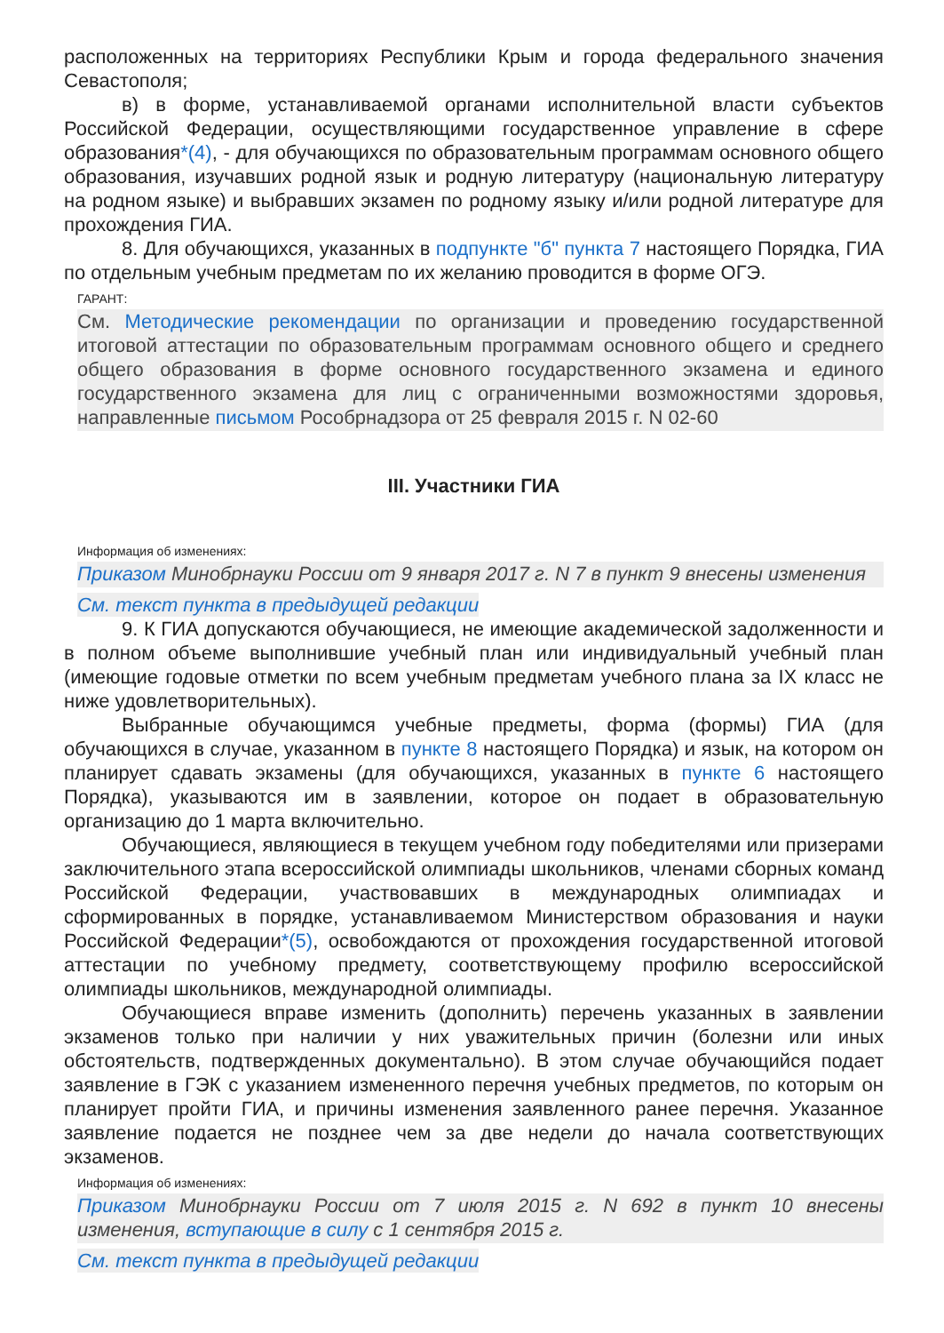расположенных на территориях Республики Крым и города федерального значения Севастополя;
в) в форме, устанавливаемой органами исполнительной власти субъектов Российской Федерации, осуществляющими государственное управление в сфере образования*(4), - для обучающихся по образовательным программам основного общего образования, изучавших родной язык и родную литературу (национальную литературу на родном языке) и выбравших экзамен по родному языку и/или родной литературе для прохождения ГИА.
8. Для обучающихся, указанных в подпункте "б" пункта 7 настоящего Порядка, ГИА по отдельным учебным предметам по их желанию проводится в форме ОГЭ.
ГАРАНТ:
См. Методические рекомендации по организации и проведению государственной итоговой аттестации по образовательным программам основного общего и среднего общего образования в форме основного государственного экзамена и единого государственного экзамена для лиц с ограниченными возможностями здоровья, направленные письмом Рособрнадзора от 25 февраля 2015 г. N 02-60
III. Участники ГИА
Информация об изменениях:
Приказом Минобрнауки России от 9 января 2017 г. N 7 в пункт 9 внесены изменения
См. текст пункта в предыдущей редакции
9. К ГИА допускаются обучающиеся, не имеющие академической задолженности и в полном объеме выполнившие учебный план или индивидуальный учебный план (имеющие годовые отметки по всем учебным предметам учебного плана за IX класс не ниже удовлетворительных).
Выбранные обучающимся учебные предметы, форма (формы) ГИА (для обучающихся в случае, указанном в пункте 8 настоящего Порядка) и язык, на котором он планирует сдавать экзамены (для обучающихся, указанных в пункте 6 настоящего Порядка), указываются им в заявлении, которое он подает в образовательную организацию до 1 марта включительно.
Обучающиеся, являющиеся в текущем учебном году победителями или призерами заключительного этапа всероссийской олимпиады школьников, членами сборных команд Российской Федерации, участвовавших в международных олимпиадах и сформированных в порядке, устанавливаемом Министерством образования и науки Российской Федерации*(5), освобождаются от прохождения государственной итоговой аттестации по учебному предмету, соответствующему профилю всероссийской олимпиады школьников, международной олимпиады.
Обучающиеся вправе изменить (дополнить) перечень указанных в заявлении экзаменов только при наличии у них уважительных причин (болезни или иных обстоятельств, подтвержденных документально). В этом случае обучающийся подает заявление в ГЭК с указанием измененного перечня учебных предметов, по которым он планирует пройти ГИА, и причины изменения заявленного ранее перечня. Указанное заявление подается не позднее чем за две недели до начала соответствующих экзаменов.
Информация об изменениях:
Приказом Минобрнауки России от 7 июля 2015 г. N 692 в пункт 10 внесены изменения, вступающие в силу с 1 сентября 2015 г.
См. текст пункта в предыдущей редакции